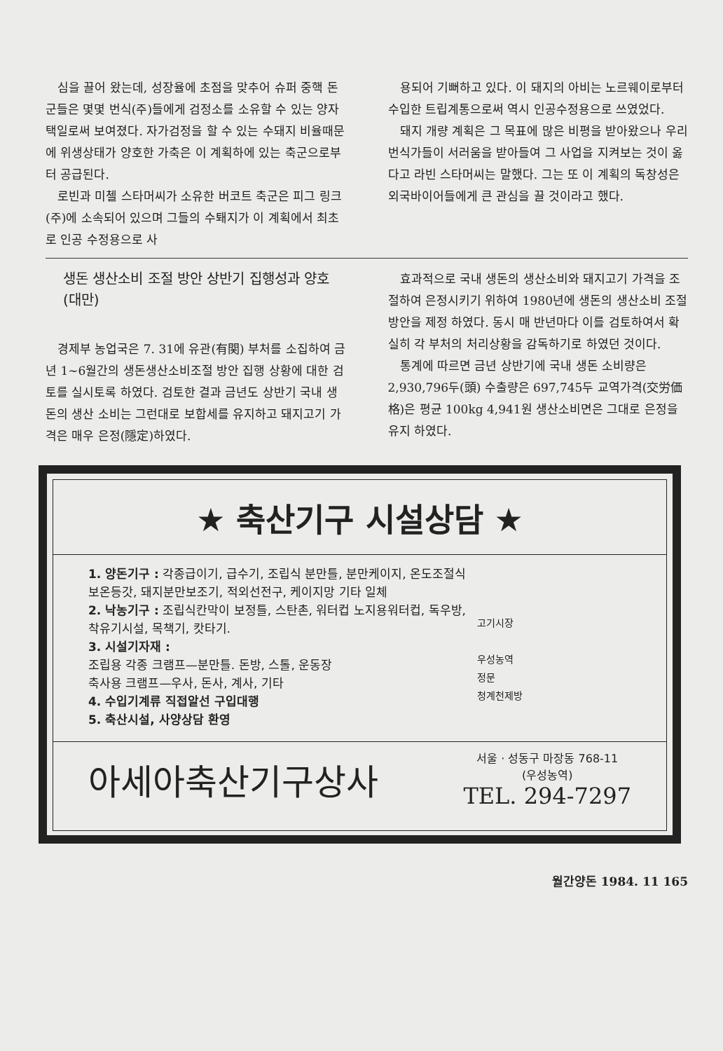심을 끌어 왔는데, 성장율에 초점을 맞추어 슈퍼 중핵 돈군들은 몇몇 번식(주)들에게 검정소를 소유할 수 있는 양자택일로써 보여졌다. 자가검정을 할 수 있는 수돼지 비율때문에 위생상태가 양호한 가축은 이 계획하에 있는 축군으로부터 공급된다.
로빈과 미첼 스타머씨가 소유한 버코트 축군은 피그 링크(주)에 소속되어 있으며 그들의 수퇘지가 이 계획에서 최초로 인공 수정용으로 사
용되어 기뻐하고 있다. 이 돼지의 아비는 노르웨이로부터 수입한 트립계통으로써 역시 인공수정용으로 쓰였었다.
돼지 개량 계획은 그 목표에 많은 비평을 받아왔으나 우리 번식가들이 서러움을 받아들여 그 사업을 지켜보는 것이 옳다고 라빈 스타머씨는 말했다. 그는 또 이 계획의 독창성은 외국바이어들에게 큰 관심을 끌 것이라고 했다.
생돈 생산소비 조절 방안 상반기 집행성과 양호 (대만)
경제부 농업국은 7. 31에 유관(有関) 부처를 소집하여 금년 1~6월간의 생돈생산소비조절 방안 집행 상황에 대한 검토를 실시토록 하였다. 검토한 결과 금년도 상반기 국내 생돈의 생산 소비는 그런대로 보합세를 유지하고 돼지고기 가격은 매우 은정(隱定)하였다.
효과적으로 국내 생돈의 생산소비와 돼지고기 가격을 조절하여 은정시키기 위하여 1980년에 생돈의 생산소비 조절방안을 제정 하였다. 동시 매 반년마다 이를 검토하여서 확실히 각 부처의 처리상황을 감독하기로 하였던 것이다.
통계에 따르면 금년 상반기에 국내 생돈 소비량은 2,930,796두(頭) 수출량은 697,745두 교역가격(交労価格)은 평균 100kg 4,941원 생산소비면은 그대로 은정을 유지 하였다.
★ 축산기구 시설상담 ★
1. 양돈기구 : 각종급이기, 급수기, 조립식 분만틀, 분만케이지, 온도조절식 보온등갓, 돼지분만보조기, 적외선전구, 케이지망 기타 일체
2. 낙농기구 : 조립식칸막이 보정틀, 스탄촌, 워터컵 노지용워터컵, 독우방, 착유기시설, 목책기, 캇타기.
3. 시설기자재 :
조립용 각종 크램프—분만틀. 돈방, 스톨, 운동장
축사용 크램프—우사, 돈사, 계사, 기타
4. 수입기계류 직접알선 구입대행
5. 축산시설, 사양상담 환영
고기시장
우성농역
정문
청계천제방
아세아축산기구상사
서울 · 성동구 마장동 768-11
(우성농역)
TEL. 294-7297
월간양돈 1984. 11 165